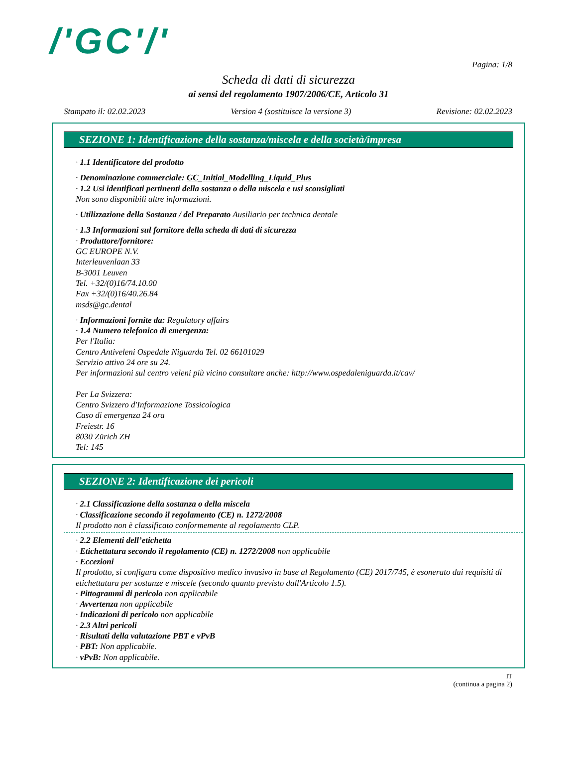/'GC'/'
Pagina: 1/8
Scheda di dati di sicurezza
ai sensi del regolamento 1907/2006/CE, Articolo 31
Stampato il: 02.02.2023 Version 4 (sostituisce la versione 3) Revisione: 02.02.2023
SEZIONE 1: Identificazione della sostanza/miscela e della società/impresa
· 1.1 Identificatore del prodotto
· Denominazione commerciale: GC_Initial_Modelling_Liquid_Plus
· 1.2 Usi identificati pertinenti della sostanza o della miscela e usi sconsigliati
Non sono disponibili altre informazioni.
· Utilizzazione della Sostanza / del Preparato Ausiliario per technica dentale
· 1.3 Informazioni sul fornitore della scheda di dati di sicurezza
· Produttore/fornitore:
GC EUROPE N.V.
Interleuvenlaan 33
B-3001 Leuven
Tel. +32/(0)16/74.10.00
Fax +32/(0)16/40.26.84
msds@gc.dental
· Informazioni fornite da: Regulatory affairs
· 1.4 Numero telefonico di emergenza:
Per l'Italia:
Centro Antiveleni Ospedale Niguarda Tel. 02 66101029
Servizio attivo 24 ore su 24.
Per informazioni sul centro veleni più vicino consultare anche: http://www.ospedaleniguarda.it/cav/
Per La Svizzera:
Centro Svizzero d'Informazione Tossicologica
Caso di emergenza 24 ora
Freiestr. 16
8030 Zürich ZH
Tel: 145
SEZIONE 2: Identificazione dei pericoli
· 2.1 Classificazione della sostanza o della miscela
· Classificazione secondo il regolamento (CE) n. 1272/2008
Il prodotto non è classificato conformemente al regolamento CLP.
· 2.2 Elementi dell’etichetta
· Etichettatura secondo il regolamento (CE) n. 1272/2008 non applicabile
· Eccezioni
Il prodotto, si configura come dispositivo medico invasivo in base al Regolamento (CE) 2017/745, è esonerato dai requisiti di etichettatura per sostanze e miscele (secondo quanto previsto dall'Articolo 1.5).
· Pittogrammi di pericolo non applicabile
· Avvertenza non applicabile
· Indicazioni di pericolo non applicabile
· 2.3 Altri pericoli
· Risultati della valutazione PBT e vPvB
· PBT: Non applicabile.
· vPvB: Non applicabile.
IT
(continua a pagina 2)